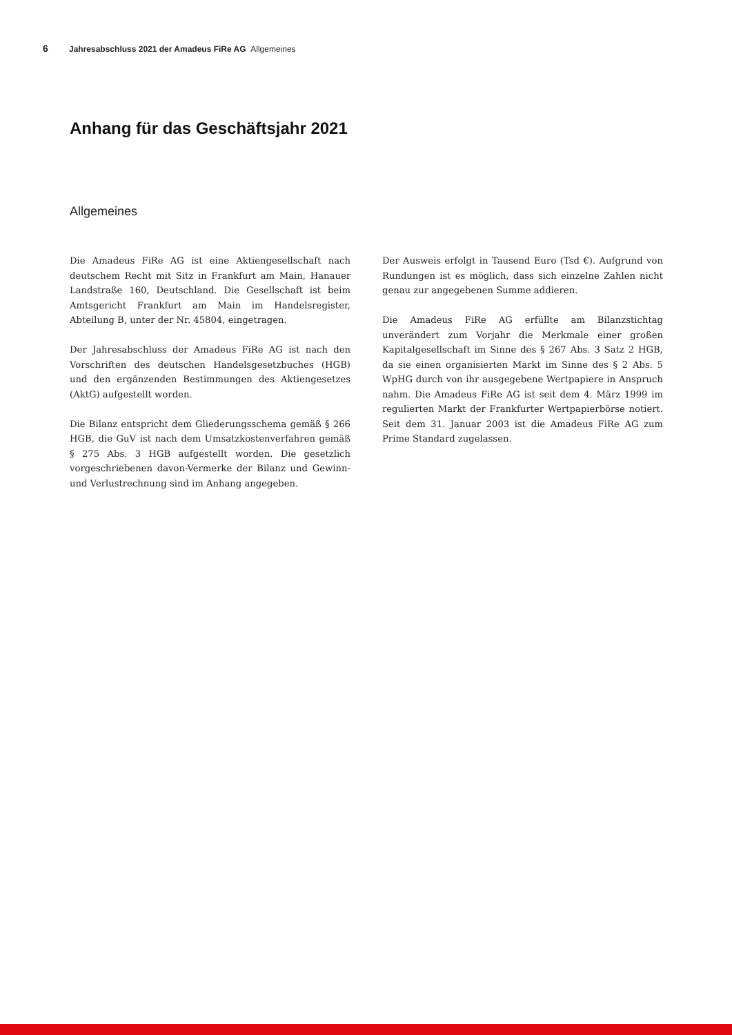6 Jahresabschluss 2021 der Amadeus FiRe AG Allgemeines
Anhang für das Geschäftsjahr 2021
Allgemeines
Die Amadeus FiRe AG ist eine Aktiengesellschaft nach deutschem Recht mit Sitz in Frankfurt am Main, Hanauer Landstraße 160, Deutschland. Die Gesellschaft ist beim Amtsgericht Frankfurt am Main im Handelsregister, Abteilung B, unter der Nr. 45804, eingetragen.
Der Jahresabschluss der Amadeus FiRe AG ist nach den Vorschriften des deutschen Handelsgesetzbuches (HGB) und den ergänzenden Bestimmungen des Aktiengesetzes (AktG) aufgestellt worden.
Die Bilanz entspricht dem Gliederungsschema gemäß § 266 HGB, die GuV ist nach dem Umsatzkostenverfahren gemäß § 275 Abs. 3 HGB aufgestellt worden. Die gesetzlich vorgeschriebenen davon-Vermerke der Bilanz und Gewinn- und Verlustrechnung sind im Anhang angegeben.
Der Ausweis erfolgt in Tausend Euro (Tsd €). Aufgrund von Rundungen ist es möglich, dass sich einzelne Zahlen nicht genau zur angegebenen Summe addieren.
Die Amadeus FiRe AG erfüllte am Bilanzstichtag unverändert zum Vorjahr die Merkmale einer großen Kapitalgesellschaft im Sinne des § 267 Abs. 3 Satz 2 HGB, da sie einen organisierten Markt im Sinne des § 2 Abs. 5 WpHG durch von ihr ausgegebene Wertpapiere in Anspruch nahm. Die Amadeus FiRe AG ist seit dem 4. März 1999 im regulierten Markt der Frankfurter Wertpapierbörse notiert. Seit dem 31. Januar 2003 ist die Amadeus FiRe AG zum Prime Standard zugelassen.